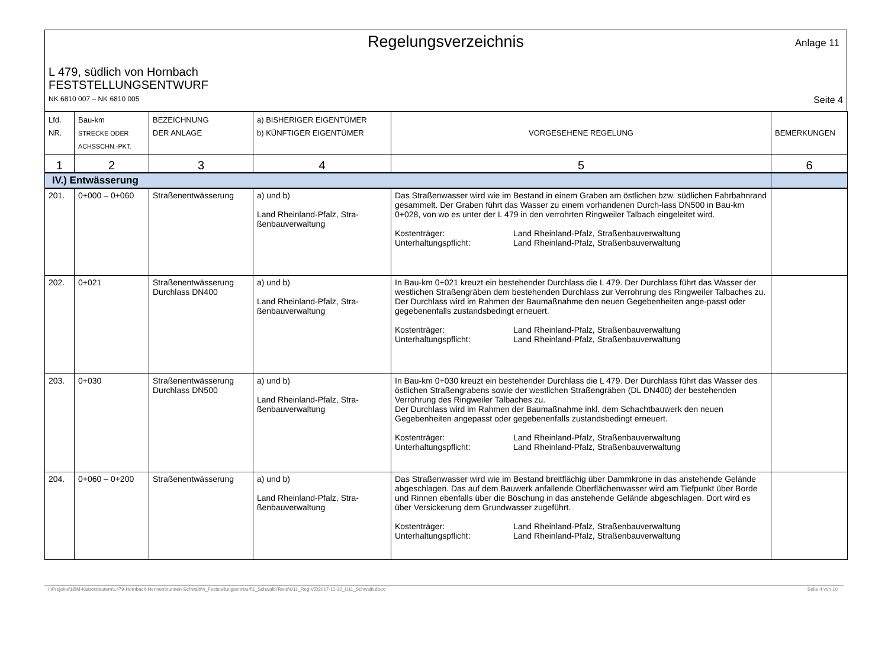Regelungsverzeichnis
Anlage 11
L 479, südlich von Hornbach
FESTSTELLUNGSENTWURF
NK 6810 007 – NK 6810 005 Seite 4
| Lfd. NR. | Bau-km STRECKE ODER ACHSSCHN.-PKT. | BEZEICHNUNG DER ANLAGE | a) BISHERIGER EIGENTÜMER b) KÜNFTIGER EIGENTÜMER | VORGESEHENE REGELUNG | BEMERKUNGEN |
| 1 | 2 | 3 | 4 | 5 | 6 |
| IV.) Entwässerung | | | | | |
| 201. | 0+000 – 0+060 | Straßenentwässerung | a) und b) Land Rheinland-Pfalz, Stra-ßenbauverwaltung | Das Straßenwasser wird wie im Bestand in einem Graben am östlichen bzw. südlichen Fahrbahnrand gesammelt. Der Graben führt das Wasser zu einem vorhandenen Durch-lass DN500 in Bau-km 0+028, von wo es unter der L 479 in den verrohrten Ringweiler Talbach eingeleitet wird. Kostenträger: Unterhaltungspflicht: Land Rheinland-Pfalz, Straßenbauverwaltung Land Rheinland-Pfalz, Straßenbauverwaltung | |
| 202. | 0+021 | Straßenentwässerung Durchlass DN400 | a) und b) Land Rheinland-Pfalz, Stra-ßenbauverwaltung | In Bau-km 0+021 kreuzt ein bestehender Durchlass die L 479. Der Durchlass führt das Wasser der westlichen Straßengräben dem bestehenden Durchlass zur Verrohrung des Ringweiler Talbaches zu. Der Durchlass wird im Rahmen der Baumaßnahme den neuen Gegebenheiten ange-passt oder gegebenenfalls zustandsbedingt erneuert. Kostenträger: Unterhaltungspflicht: Land Rheinland-Pfalz, Straßenbauverwaltung Land Rheinland-Pfalz, Straßenbauverwaltung | |
| 203. | 0+030 | Straßenentwässerung Durchlass DN500 | a) und b) Land Rheinland-Pfalz, Stra-ßenbauverwaltung | In Bau-km 0+030 kreuzt ein bestehender Durchlass die L 479. Der Durchlass führt das Wasser des östlichen Straßengrabens sowie der westlichen Straßengräben (DL DN400) der bestehenden Verrohrung des Ringweiler Talbaches zu. Der Durchlass wird im Rahmen der Baumaßnahme inkl. dem Schachtbauwerk den neuen Gegebenheiten angepasst oder gegebenenfalls zustandsbedingt erneuert. Kostenträger: Unterhaltungspflicht: Land Rheinland-Pfalz, Straßenbauverwaltung Land Rheinland-Pfalz, Straßenbauverwaltung | |
| 204. | 0+060 – 0+200 | Straßenentwässerung | a) und b) Land Rheinland-Pfalz, Stra-ßenbauverwaltung | Das Straßenwasser wird wie im Bestand breitflächig über Dammkrone in das anstehende Gelände abgeschlagen. Das auf dem Bauwerk anfallende Oberflächenwasser wird am Tiefpunkt über Borde und Rinnen ebenfalls über die Böschung in das anstehende Gelände abgeschlagen. Dort wird es über Versickerung dem Grundwasser zugeführt. Kostenträger: Unterhaltungspflicht: Land Rheinland-Pfalz, Straßenbauverwaltung Land Rheinland-Pfalz, Straßenbauverwaltung | |
I:\Projekte\LBM-Kaiserslautern\L479-Hornbach-Hennenbrunnen-Schwalb\4_Feststellungsentwurf\1_Schwalb\Texte\U11_Reg-VZ\2017-11-30_U11_Schwalb.docx Seite 4 von 10